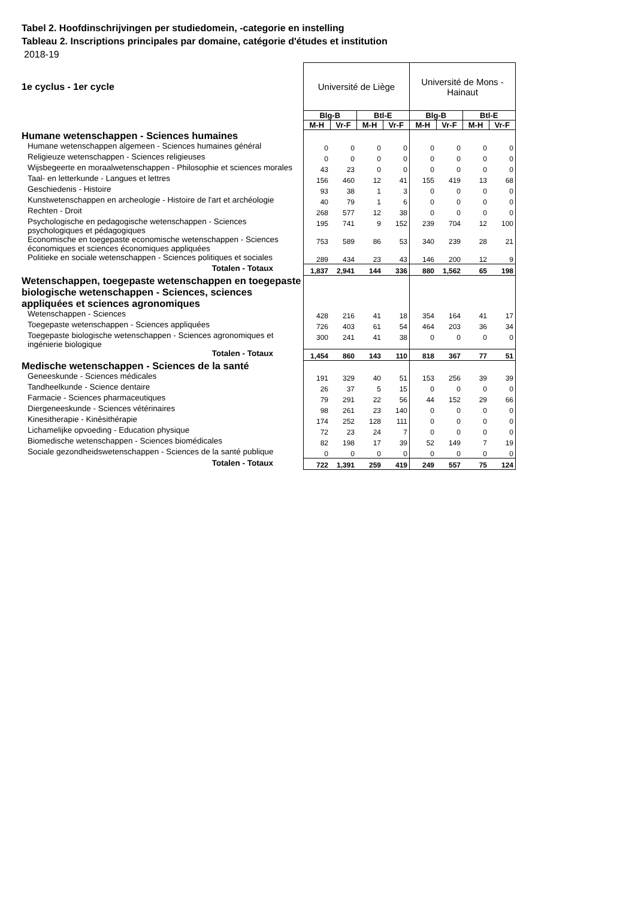Tabel 2. Hoofdinschrijvingen per studiedomein, -categorie en instelling
Tableau 2. Inscriptions principales par domaine, catégorie d'études et institution
2018-19
| 1e cyclus - 1er cycle | Université de Liège | | | | Université de Mons - Hainaut | | | |
| | Blg-B | | Btl-E | | Blg-B | | Btl-E | |
| | M-H | Vr-F | M-H | Vr-F | M-H | Vr-F | M-H | Vr-F |
| Humane wetenschappen - Sciences humaines | | | | | | | | |
| Humane wetenschappen algemeen - Sciences humaines général | 0 | 0 | 0 | 0 | 0 | 0 | 0 | 0 |
| Religieuze wetenschappen - Sciences religieuses | 0 | 0 | 0 | 0 | 0 | 0 | 0 | 0 |
| Wijsbegeerte en moraalwetenschappen - Philosophie et sciences morales | 43 | 23 | 0 | 0 | 0 | 0 | 0 | 0 |
| Taal- en letterkunde - Langues et lettres | 156 | 460 | 12 | 41 | 155 | 419 | 13 | 68 |
| Geschiedenis - Histoire | 93 | 38 | 1 | 3 | 0 | 0 | 0 | 0 |
| Kunstwetenschappen en archeologie - Histoire de l'art et archéologie | 40 | 79 | 1 | 6 | 0 | 0 | 0 | 0 |
| Rechten - Droit | 268 | 577 | 12 | 38 | 0 | 0 | 0 | 0 |
| Psychologische en pedagogische wetenschappen - Sciences psychologiques et pédagogiques | 195 | 741 | 9 | 152 | 239 | 704 | 12 | 100 |
| Economische en toegepaste economische wetenschappen - Sciences économiques et sciences économiques appliquées | 753 | 589 | 86 | 53 | 340 | 239 | 28 | 21 |
| Politieke en sociale wetenschappen - Sciences politiques et sociales | 289 | 434 | 23 | 43 | 146 | 200 | 12 | 9 |
| Totalen - Totaux | 1,837 | 2,941 | 144 | 336 | 880 | 1,562 | 65 | 198 |
| Wetenschappen, toegepaste wetenschappen en toegepaste biologische wetenschappen - Sciences, sciences appliquées et sciences agronomiques | | | | | | | | |
| Wetenschappen - Sciences | 428 | 216 | 41 | 18 | 354 | 164 | 41 | 17 |
| Toegepaste wetenschappen - Sciences appliquées | 726 | 403 | 61 | 54 | 464 | 203 | 36 | 34 |
| Toegepaste biologische wetenschappen - Sciences agronomiques et ingénierie biologique | 300 | 241 | 41 | 38 | 0 | 0 | 0 | 0 |
| Totalen - Totaux | 1,454 | 860 | 143 | 110 | 818 | 367 | 77 | 51 |
| Medische wetenschappen - Sciences de la santé | | | | | | | | |
| Geneeskunde - Sciences médicales | 191 | 329 | 40 | 51 | 153 | 256 | 39 | 39 |
| Tandheelkunde - Science dentaire | 26 | 37 | 5 | 15 | 0 | 0 | 0 | 0 |
| Farmacie - Sciences pharmaceutiques | 79 | 291 | 22 | 56 | 44 | 152 | 29 | 66 |
| Diergeneeskunde - Sciences vétérinaires | 98 | 261 | 23 | 140 | 0 | 0 | 0 | 0 |
| Kinesitherapie - Kinésithérapie | 174 | 252 | 128 | 111 | 0 | 0 | 0 | 0 |
| Lichamelijke opvoeding - Education physique | 72 | 23 | 24 | 7 | 0 | 0 | 0 | 0 |
| Biomedische wetenschappen - Sciences biomédicales | 82 | 198 | 17 | 39 | 52 | 149 | 7 | 19 |
| Sociale gezondheidswetenschappen - Sciences de la santé publique | 0 | 0 | 0 | 0 | 0 | 0 | 0 | 0 |
| Totalen - Totaux | 722 | 1,391 | 259 | 419 | 249 | 557 | 75 | 124 |